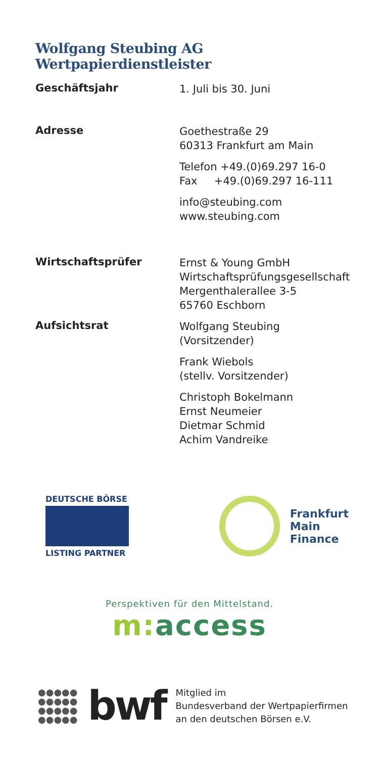Wolfgang Steubing AG Wertpapierdienstleister
| Geschäftsjahr | 1. Juli bis 30. Juni |
| Adresse | Goethestraße 29 60313 Frankfurt am Main Telefon +49.(0)69.297 16-0 Fax +49.(0)69.297 16-111 info@steubing.com www.steubing.com |
| Wirtschaftsprüfer | Ernst & Young GmbH Wirtschaftsprüfungsgesellschaft Mergenthalerallee 3-5 65760 Eschborn |
| Aufsichtsrat | Wolfgang Steubing (Vorsitzender) Frank Wiebols (stellv. Vorsitzender) Christoph Bokelmann Ernst Neumeier Dietmar Schmid Achim Vandreike |
DEUTSCHE BÖRSE
LISTING PARTNER
Frankfurt
Main
Finance
Perspektiven für den Mittelstand.
m: access
●●●●●
●●●●●
●●●●●
●●●●●
bwf
Mitglied im
Bundesverband der Wertpapierfirmen
an den deutschen Börsen e.V.